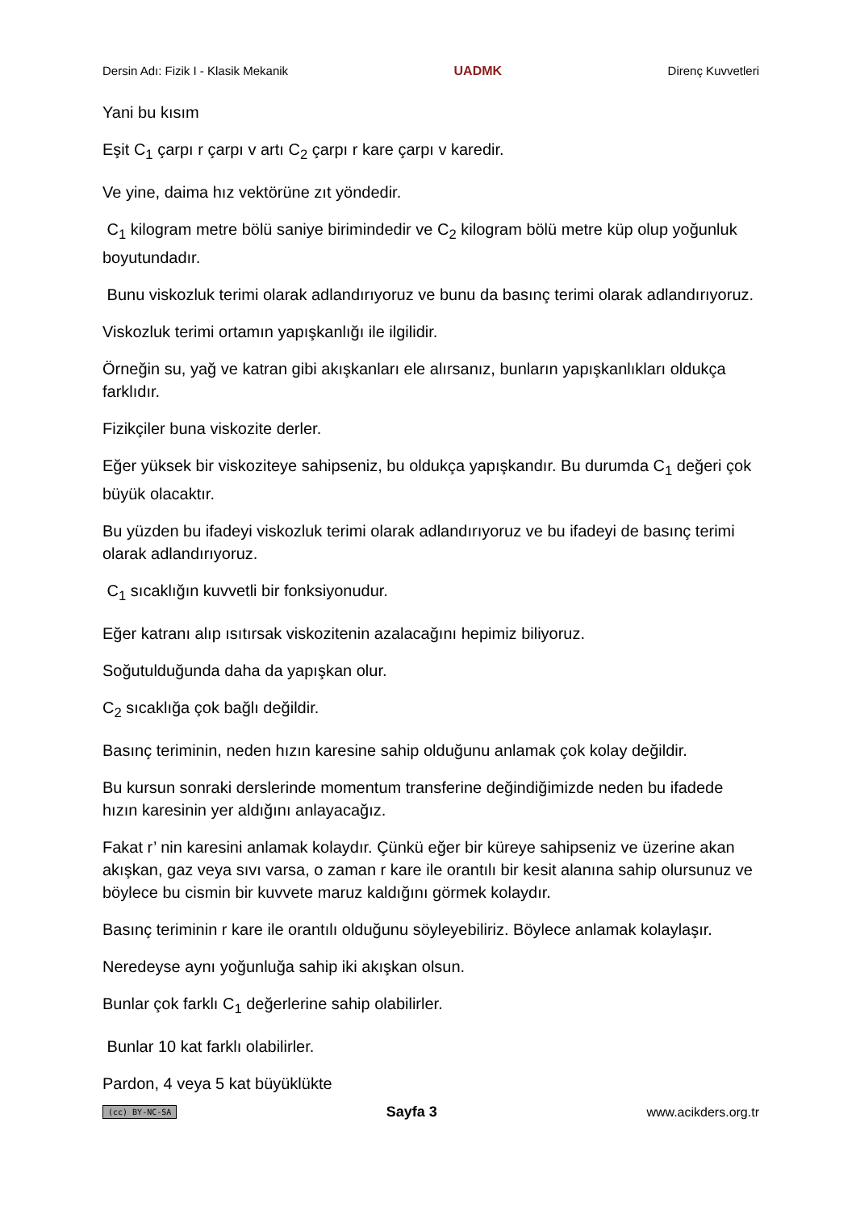Dersin Adı: Fizik I - Klasik Mekanik UADMK Direnç Kuvvetleri
Yani bu kısım
Eşit C<sub>1</sub> çarpı r çarpı v artı C<sub>2</sub> çarpı r kare çarpı v karedir.
Ve yine, daima hız vektörüne zıt yöndedir.
C<sub>1</sub> kilogram metre bölü saniye birimindedir ve C<sub>2</sub> kilogram bölü metre küp olup yoğunluk boyutundadır.
Bunu viskozluk terimi olarak adlandırıyoruz ve bunu da basınç terimi olarak adlandırıyoruz.
Viskozluk terimi ortamın yapışkanlığı ile ilgilidir.
Örneğin su, yağ ve katran gibi akışkanları ele alırsanız, bunların yapışkanlıkları oldukça farklıdır.
Fizikçiler buna viskozite derler.
Eğer yüksek bir viskoziteye sahipseniz, bu oldukça yapışkandır. Bu durumda C<sub>1</sub> değeri çok büyük olacaktır.
Bu yüzden bu ifadeyi viskozluk terimi olarak adlandırıyoruz ve bu ifadeyi de basınç terimi olarak adlandırıyoruz.
C<sub>1</sub> sıcaklığın kuvvetli bir fonksiyonudur.
Eğer katranı alıp ısıtırsak viskozitenin azalacağını hepimiz biliyoruz.
Soğutulduğunda daha da yapışkan olur.
C<sub>2</sub> sıcaklığa çok bağlı değildir.
Basınç teriminin, neden hızın karesine sahip olduğunu anlamak çok kolay değildir.
Bu kursun sonraki derslerinde momentum transferine değindiğimizde neden bu ifadede hızın karesinin yer aldığını anlayacağız.
Fakat r’ nin karesini anlamak kolaydır. Çünkü eğer bir küreye sahipseniz ve üzerine akan akışkan, gaz veya sıvı varsa, o zaman r kare ile orantılı bir kesit alanına sahip olursunuz ve böylece bu cismin bir kuvvete maruz kaldığını görmek kolaydır.
Basınç teriminin r kare ile orantılı olduğunu söyleyebiliriz. Böylece anlamak kolaylaşır.
Neredeyse aynı yoğunluğa sahip iki akışkan olsun.
Bunlar çok farklı C<sub>1</sub> değerlerine sahip olabilirler.
Bunlar 10 kat farklı olabilirler.
Pardon, 4 veya 5 kat büyüklükte
(cc) BY-NC-SA Sayfa 3 www.acikders.org.tr